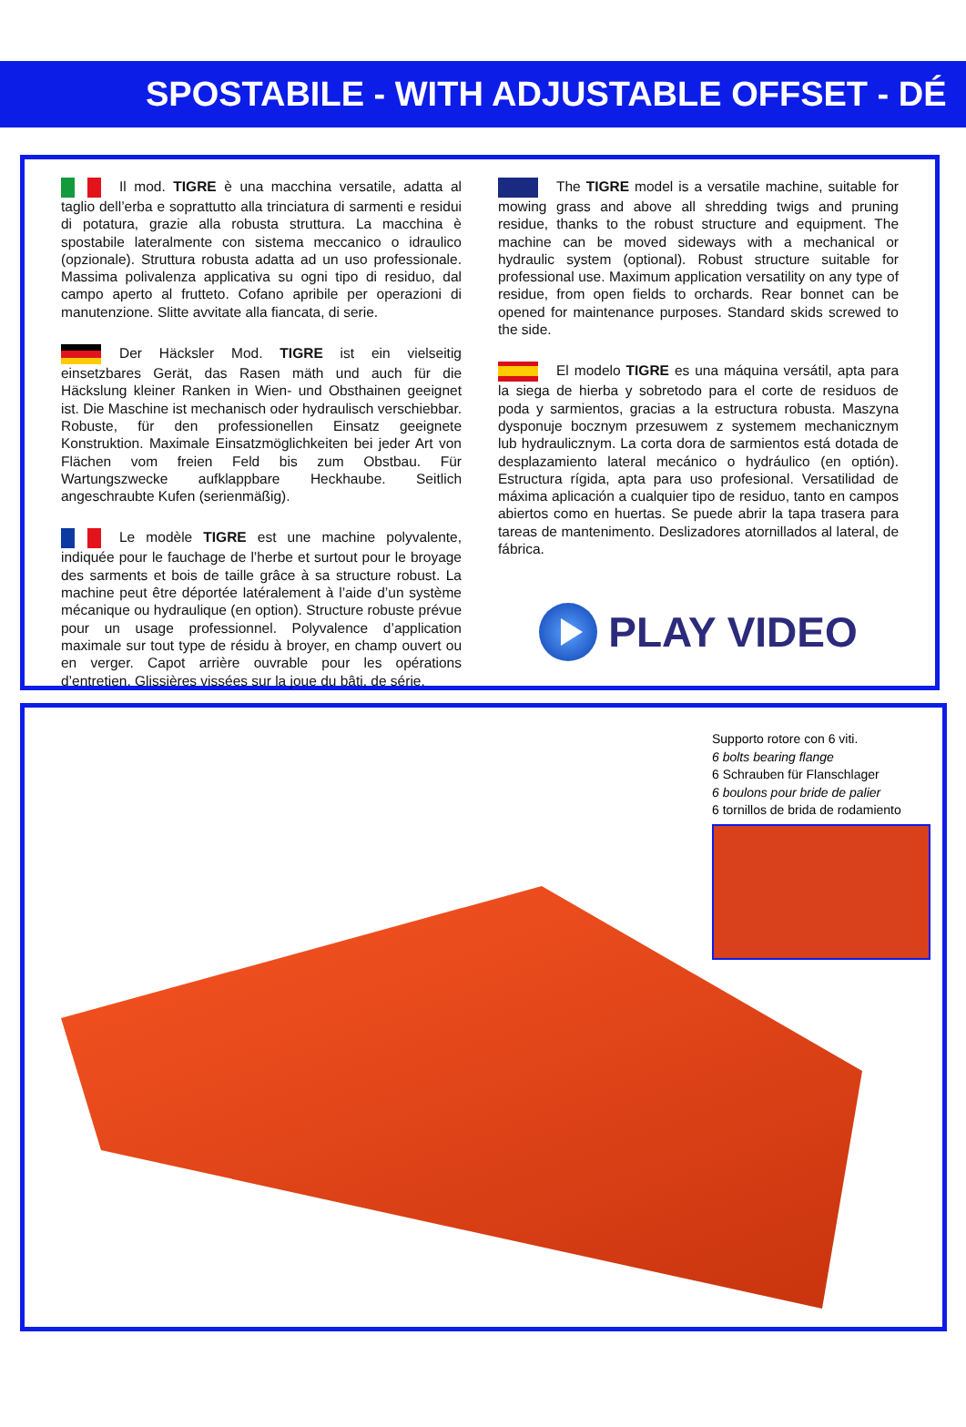SPOSTABILE - WITH ADJUSTABLE OFFSET - DÉ
Il mod. TIGRE è una macchina versatile, adatta al taglio dell’erba e soprattutto alla trinciatura di sarmenti e residui di potatura, grazie alla robusta struttura. La macchina è spostabile lateralmente con sistema meccanico o idraulico (opzionale). Struttura robusta adatta ad un uso professionale. Massima polivalenza applicativa su ogni tipo di residuo, dal campo aperto al frutteto. Cofano apribile per operazioni di manutenzione. Slitte avvitate alla fiancata, di serie.
Der Häcksler Mod. TIGRE ist ein vielseitig einsetzbares Gerät, das Rasen mäth und auch für die Häckslung kleiner Ranken in Wien- und Obsthainen geeignet ist. Die Maschine ist mechanisch oder hydraulisch verschiebbar. Robuste, für den professionellen Einsatz geeignete Konstruktion. Maximale Einsatzmöglichkeiten bei jeder Art von Flächen vom freien Feld bis zum Obstbau. Für Wartungszwecke aufklappbare Heckhaube. Seitlich angeschraubte Kufen (serienmäßig).
Le modèle TIGRE est une machine polyvalente, indiquée pour le fauchage de l’herbe et surtout pour le broyage des sarments et bois de taille grâce à sa structure robust. La machine peut être déportée latéralement à l’aide d’un système mécanique ou hydraulique (en option). Structure robuste prévue pour un usage professionnel. Polyvalence d’application maximale sur tout type de résidu à broyer, en champ ouvert ou en verger. Capot arrière ouvrable pour les opérations d’entretien. Glissières vissées sur la joue du bâti, de série.
The TIGRE model is a versatile machine, suitable for mowing grass and above all shredding twigs and pruning residue, thanks to the robust structure and equipment. The machine can be moved sideways with a mechanical or hydraulic system (optional). Robust structure suitable for professional use. Maximum application versatility on any type of residue, from open fields to orchards. Rear bonnet can be opened for maintenance purposes. Standard skids screwed to the side.
El modelo TIGRE es una máquina versátil, apta para la siega de hierba y sobretodo para el corte de residuos de poda y sarmientos, gracias a la estructura robusta. Maszyna dysponuje bocznym przesuwem z systemem mechanicznym lub hydraulicznym. La corta dora de sarmientos está dotada de desplazamiento lateral mecánico o hydráulico (en optión). Estructura rígida, apta para uso profesional. Versatilidad de máxima aplicación a cualquier tipo de residuo, tanto en campos abiertos como en huertas. Se puede abrir la tapa trasera para tareas de mantenimento. Deslizadores atornillados al lateral, de fábrica.
PLAY VIDEO
Supporto rotore con 6 viti.
6 bolts bearing flange
6 Schrauben für Flanschlager
6 boulons pour bride de palier
6 tornillos de brida de rodamiento